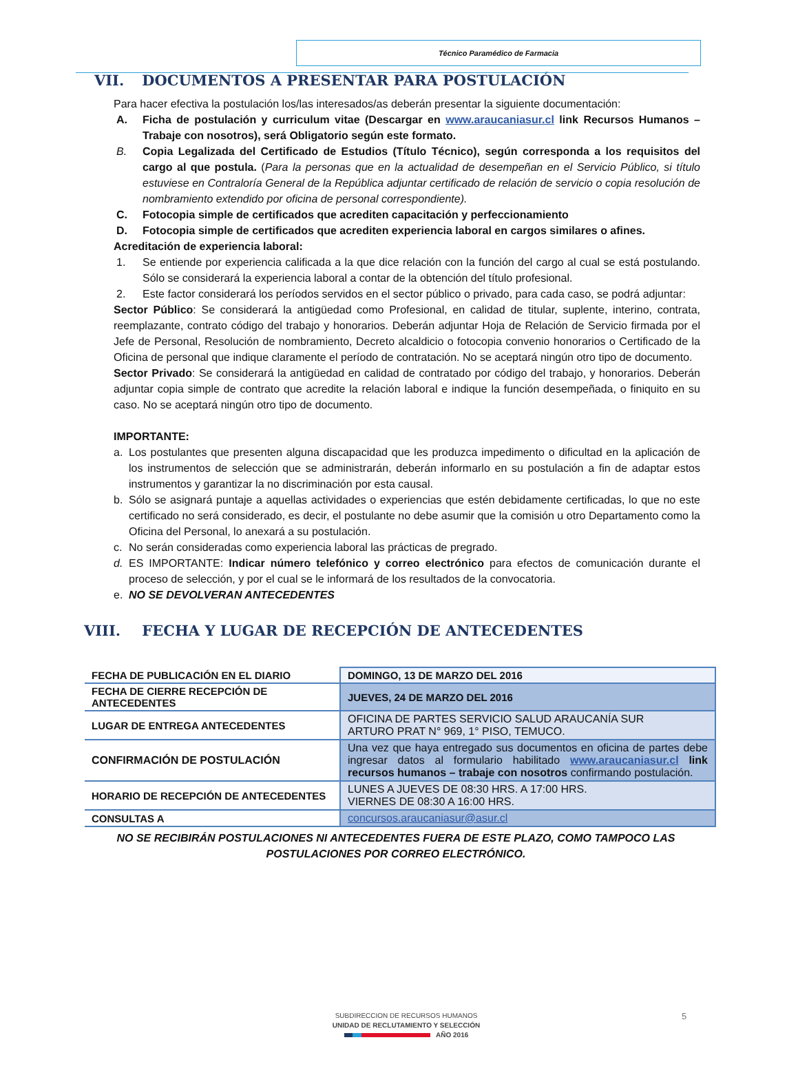Técnico Paramédico de Farmacia
VII. DOCUMENTOS A PRESENTAR PARA POSTULACIÓN
Para hacer efectiva la postulación los/las interesados/as deberán presentar la siguiente documentación:
A. Ficha de postulación y curriculum vitae (Descargar en www.araucaniasur.cl link Recursos Humanos – Trabaje con nosotros), será Obligatorio según este formato.
B. Copia Legalizada del Certificado de Estudios (Título Técnico), según corresponda a los requisitos del cargo al que postula. (Para la personas que en la actualidad de desempeñan en el Servicio Público, si título estuviese en Contraloría General de la República adjuntar certificado de relación de servicio o copia resolución de nombramiento extendido por oficina de personal correspondiente).
C. Fotocopia simple de certificados que acrediten capacitación y perfeccionamiento
D. Fotocopia simple de certificados que acrediten experiencia laboral en cargos similares o afines.
Acreditación de experiencia laboral:
1. Se entiende por experiencia calificada a la que dice relación con la función del cargo al cual se está postulando. Sólo se considerará la experiencia laboral a contar de la obtención del título profesional.
2. Este factor considerará los períodos servidos en el sector público o privado, para cada caso, se podrá adjuntar:
Sector Público: Se considerará la antigüedad como Profesional, en calidad de titular, suplente, interino, contrata, reemplazante, contrato código del trabajo y honorarios. Deberán adjuntar Hoja de Relación de Servicio firmada por el Jefe de Personal, Resolución de nombramiento, Decreto alcaldicio o fotocopia convenio honorarios o Certificado de la Oficina de personal que indique claramente el período de contratación. No se aceptará ningún otro tipo de documento.
Sector Privado: Se considerará la antigüedad en calidad de contratado por código del trabajo, y honorarios. Deberán adjuntar copia simple de contrato que acredite la relación laboral e indique la función desempeñada, o finiquito en su caso. No se aceptará ningún otro tipo de documento.
IMPORTANTE:
a. Los postulantes que presenten alguna discapacidad que les produzca impedimento o dificultad en la aplicación de los instrumentos de selección que se administrarán, deberán informarlo en su postulación a fin de adaptar estos instrumentos y garantizar la no discriminación por esta causal.
b. Sólo se asignará puntaje a aquellas actividades o experiencias que estén debidamente certificadas, lo que no este certificado no será considerado, es decir, el postulante no debe asumir que la comisión u otro Departamento como la Oficina del Personal, lo anexará a su postulación.
c. No serán consideradas como experiencia laboral las prácticas de pregrado.
d. ES IMPORTANTE: Indicar número telefónico y correo electrónico para efectos de comunicación durante el proceso de selección, y por el cual se le informará de los resultados de la convocatoria.
e. NO SE DEVOLVERAN ANTECEDENTES
VIII. FECHA Y LUGAR DE RECEPCIÓN DE ANTECEDENTES
| FECHA DE PUBLICACIÓN EN EL DIARIO | DOMINGO, 13 DE MARZO DEL 2016 |
| FECHA DE CIERRE RECEPCIÓN DE ANTECEDENTES | JUEVES, 24 DE MARZO DEL 2016 |
| LUGAR DE ENTREGA ANTECEDENTES | OFICINA DE PARTES SERVICIO SALUD ARAUCANÍA SUR ARTURO PRAT N° 969, 1° PISO, TEMUCO. |
| CONFIRMACIÓN DE POSTULACIÓN | Una vez que haya entregado sus documentos en oficina de partes debe ingresar datos al formulario habilitado www.araucaniasur.cl link recursos humanos – trabaje con nosotros confirmando postulación. |
| HORARIO DE RECEPCIÓN DE ANTECEDENTES | LUNES A JUEVES DE 08:30 HRS. A 17:00 HRS. VIERNES DE 08:30 A 16:00 HRS. |
| CONSULTAS A | concursos.araucaniasur@asur.cl |
NO SE RECIBIRÁN POSTULACIONES NI ANTECEDENTES FUERA DE ESTE PLAZO, COMO TAMPOCO LAS POSTULACIONES POR CORREO ELECTRÓNICO.
SUBDIRECCION DE RECURSOS HUMANOS
UNIDAD DE RECLUTAMIENTO Y SELECCIÓN
AÑO 2016
5